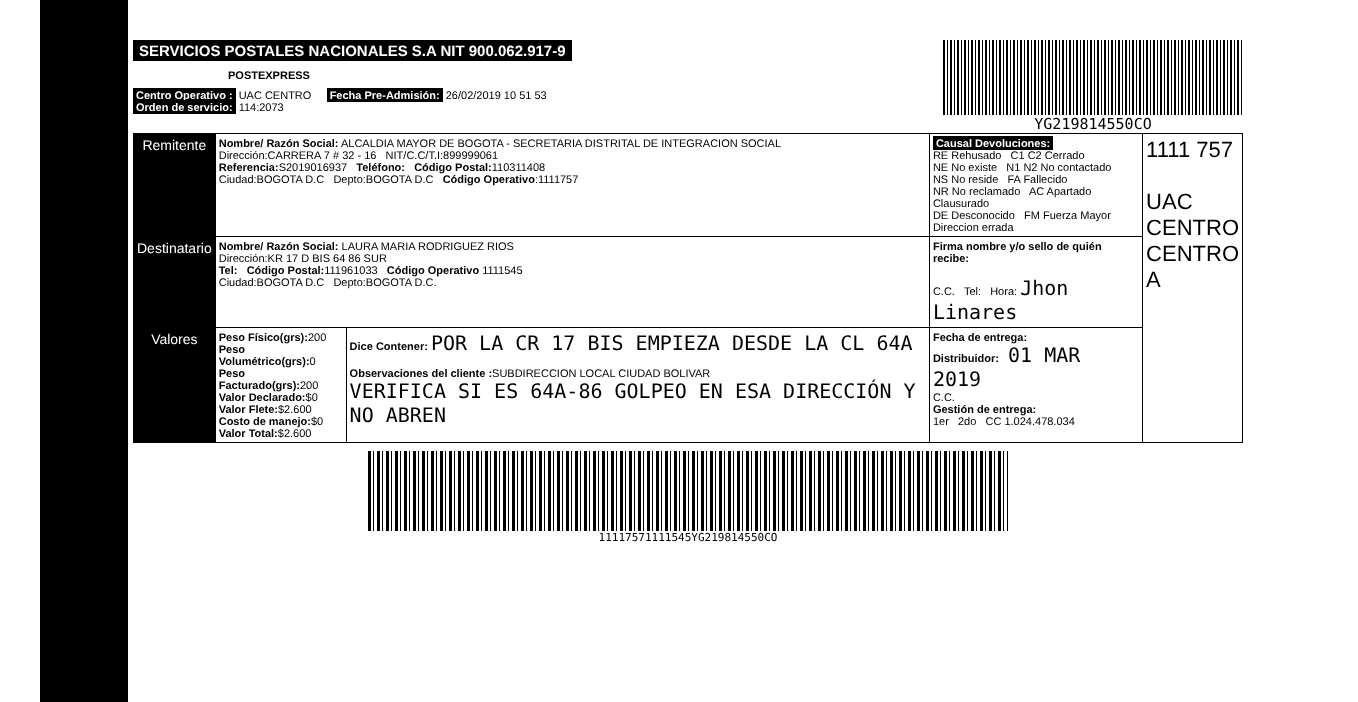SERVICIOS POSTALES NACIONALES S.A NIT 900.062.917-9
POSTEXPRESS
Centro Operativo : UAC CENTRO Fecha Pre-Admisión: 26/02/2019 10 51 53
Orden de servicio: 114:2073
YG219814550CO
| Remitente | Nombre/ Razón Social: ALCALDIA MAYOR DE BOGOTA - SECRETARIA DISTRITAL DE INTEGRACION SOCIAL Dirección:CARRERA 7 # 32 - 16 NIT/C.C/T.I:899999061 Referencia: S2019016937 Teléfono: Código Postal: 110311408 Ciudad:BOGOTA D.C Depto:BOGOTA D.C Código Operativo :1111757 | | Causal Devoluciones: RE Rehusado C1 C2 Cerrado NE No existe N1 N2 No contactado NS No reside FA Fallecido NR No reclamado AC Apartado Clausurado DE Desconocido FM Fuerza Mayor Direccion errada | 1111 757 UAC CENTRO CENTRO A |
| Destinatario | Nombre/ Razón Social: LAURA MARIA RODRIGUEZ RIOS Dirección:KR 17 D BIS 64 86 SUR Tel: Código Postal: 111961033 Código Operativo 1111545 Ciudad:BOGOTA D.C Depto:BOGOTA D.C. | | Firma nombre y/o sello de quién recibe: C.C. Tel: Hora: Jhon Linares | |
| Valores | Peso Físico(grs): 200 Peso Volumétrico(grs): 0 Peso Facturado(grs): 200 Valor Declarado: $0 Valor Flete: $2.600 Costo de manejo: $0 Valor Total: $2.600 | Dice Contener: POR LA CR 17 BIS EMPIEZA DESDE LA CL 64A Observaciones del cliente : SUBDIRECCION LOCAL CIUDAD BOLIVAR VERIFICA SI ES 64A-86 GOLPEO EN ESA DIRECCIÓN Y NO ABREN | Fecha de entrega: Distribuidor: 01 MAR 2019 C.C. Gestión de entrega: 1er 2do CC 1.024.478.034 | |
11117571111545YG219814550CO